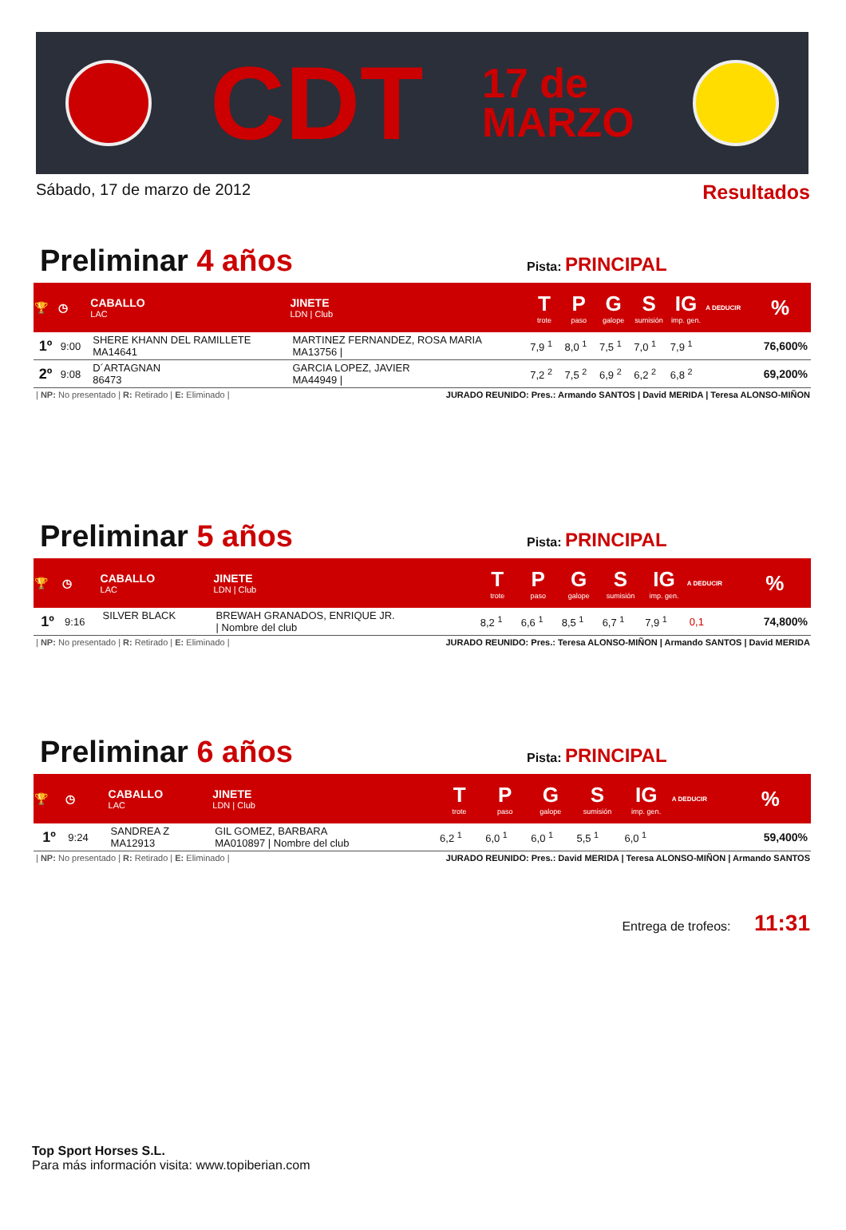CDT
17 de
MARZO
Sábado, 17 de marzo de 2012 Resultados
Preliminar 4 años
Pista: PRINCIPAL
| 🏆 | ◷ | CABALLO LAC | JINETE LDN / Club | T trote | P paso | G galope | S sumisión | IG imp. gen. | A DEDUCIR | % |
| --- | --- | --- | --- | --- | --- | --- | --- | --- | --- | --- |
| 1º | 9:00 | SHERE KHANN DEL RAMILLETE MA14641 | MARTINEZ FERNANDEZ, ROSA MARIA MA13756 / | 7,9 <sup>1</sup> | 8,0 <sup>1</sup> | 7,5 <sup>1</sup> | 7,0 <sup>1</sup> | 7,9 <sup>1</sup> | | 76,600% |
| 2º | 9:08 | D´ARTAGNAN 86473 | GARCIA LOPEZ, JAVIER MA44949 / | 7,2 <sup>2</sup> | 7,5 <sup>2</sup> | 6,9 <sup>2</sup> | 6,2 <sup>2</sup> | 6,8 <sup>2</sup> | | 69,200% |
| NP: No presentado | R: Retirado | E: Eliminado | JURADO REUNIDO: Pres.: Armando SANTOS | David MERIDA | Teresa ALONSO-MIÑON
Preliminar 5 años
Pista: PRINCIPAL
| 🏆 | ◷ | CABALLO LAC | JINETE LDN / Club | T trote | P paso | G galope | S sumisión | IG imp. gen. | A DEDUCIR | % |
| --- | --- | --- | --- | --- | --- | --- | --- | --- | --- | --- |
| 1º | 9:16 | SILVER BLACK | BREWAH GRANADOS, ENRIQUE JR. / Nombre del club | 8,2 <sup>1</sup> | 6,6 <sup>1</sup> | 8,5 <sup>1</sup> | 6,7 <sup>1</sup> | 7,9 <sup>1</sup> | 0,1 | 74,800% |
| NP: No presentado | R: Retirado | E: Eliminado | JURADO REUNIDO: Pres.: Teresa ALONSO-MIÑON | Armando SANTOS | David MERIDA
Preliminar 6 años
Pista: PRINCIPAL
| 🏆 | ◷ | CABALLO LAC | JINETE LDN / Club | T trote | P paso | G galope | S sumisión | IG imp. gen. | A DEDUCIR | % |
| --- | --- | --- | --- | --- | --- | --- | --- | --- | --- | --- |
| 1º | 9:24 | SANDREA Z MA12913 | GIL GOMEZ, BARBARA MA010897 / Nombre del club | 6,2 <sup>1</sup> | 6,0 <sup>1</sup> | 6,0 <sup>1</sup> | 5,5 <sup>1</sup> | 6,0 <sup>1</sup> | | 59,400% |
| NP: No presentado | R: Retirado | E: Eliminado | JURADO REUNIDO: Pres.: David MERIDA | Teresa ALONSO-MIÑON | Armando SANTOS
Entrega de trofeos: 11:31
Top Sport Horses S.L.
Para más información visita: www.topiberian.com